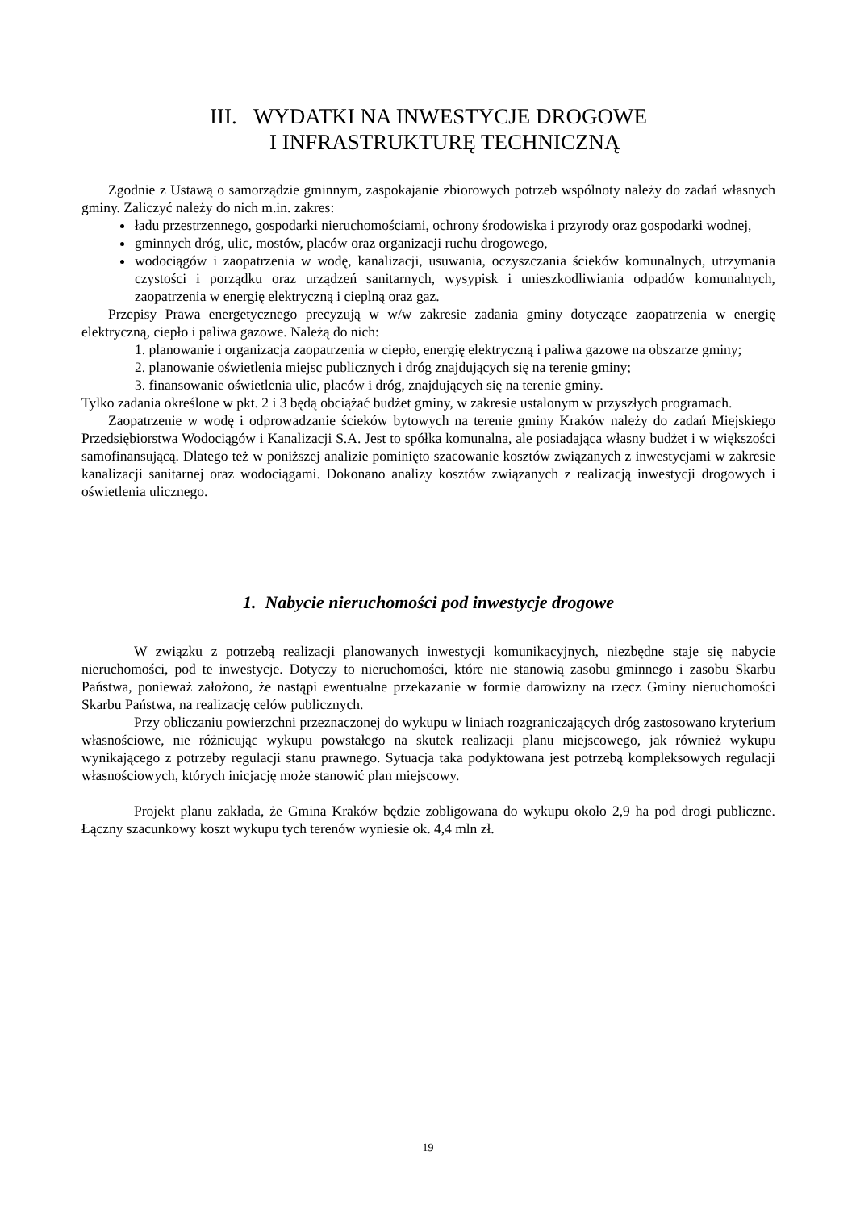III. WYDATKI NA INWESTYCJE DROGOWE
I INFRASTRUKTURĘ TECHNICZNĄ
Zgodnie z Ustawą o samorządzie gminnym, zaspokajanie zbiorowych potrzeb wspólnoty należy do zadań własnych gminy. Zaliczyć należy do nich m.in. zakres:
ładu przestrzennego, gospodarki nieruchomościami, ochrony środowiska i przyrody oraz gospodarki wodnej,
gminnych dróg, ulic, mostów, placów oraz organizacji ruchu drogowego,
wodociągów i zaopatrzenia w wodę, kanalizacji, usuwania, oczyszczania ścieków komunalnych, utrzymania czystości i porządku oraz urządzeń sanitarnych, wysypisk i unieszkodliwiania odpadów komunalnych, zaopatrzenia w energię elektryczną i cieplną oraz gaz.
Przepisy Prawa energetycznego precyzują w w/w zakresie zadania gminy dotyczące zaopatrzenia w energię elektryczną, ciepło i paliwa gazowe. Należą do nich:
1. planowanie i organizacja zaopatrzenia w ciepło, energię elektryczną i paliwa gazowe na obszarze gminy;
2. planowanie oświetlenia miejsc publicznych i dróg znajdujących się na terenie gminy;
3. finansowanie oświetlenia ulic, placów i dróg, znajdujących się na terenie gminy.
Tylko zadania określone w pkt. 2 i 3 będą obciążać budżet gminy, w zakresie ustalonym w przyszłych programach.
Zaopatrzenie w wodę i odprowadzanie ścieków bytowych na terenie gminy Kraków należy do zadań Miejskiego Przedsiębiorstwa Wodociągów i Kanalizacji S.A. Jest to spółka komunalna, ale posiadająca własny budżet i w większości samofinansującą. Dlatego też w poniższej analizie pominięto szacowanie kosztów związanych z inwestycjami w zakresie kanalizacji sanitarnej oraz wodociągami. Dokonano analizy kosztów związanych z realizacją inwestycji drogowych i oświetlenia ulicznego.
1. Nabycie nieruchomości pod inwestycje drogowe
W związku z potrzebą realizacji planowanych inwestycji komunikacyjnych, niezbędne staje się nabycie nieruchomości, pod te inwestycje. Dotyczy to nieruchomości, które nie stanowią zasobu gminnego i zasobu Skarbu Państwa, ponieważ założono, że nastąpi ewentualne przekazanie w formie darowizny na rzecz Gminy nieruchomości Skarbu Państwa, na realizację celów publicznych.
Przy obliczaniu powierzchni przeznaczonej do wykupu w liniach rozgraniczających dróg zastosowano kryterium własnościowe, nie różnicując wykupu powstałego na skutek realizacji planu miejscowego, jak również wykupu wynikającego z potrzeby regulacji stanu prawnego. Sytuacja taka podyktowana jest potrzebą kompleksowych regulacji własnościowych, których inicjację może stanowić plan miejscowy.
Projekt planu zakłada, że Gmina Kraków będzie zobligowana do wykupu około 2,9 ha pod drogi publiczne. Łączny szacunkowy koszt wykupu tych terenów wyniesie ok. 4,4 mln zł.
19